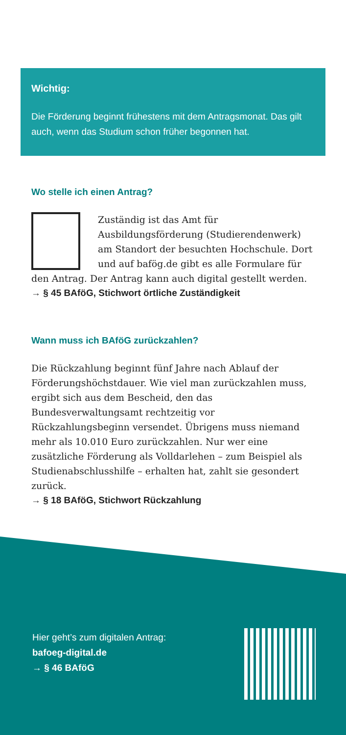Wichtig:
Die Förderung beginnt frühestens mit dem Antragsmonat. Das gilt auch, wenn das Studium schon früher begonnen hat.
Wo stelle ich einen Antrag?
Zuständig ist das Amt für Ausbildungsförderung (Studierendenwerk) am Standort der besuchten Hochschule. Dort und auf bafög.de gibt es alle Formulare für den Antrag. Der Antrag kann auch digital gestellt werden.
→ § 45 BAföG, Stichwort örtliche Zuständigkeit
Wann muss ich BAföG zurückzahlen?
Die Rückzahlung beginnt fünf Jahre nach Ablauf der Förderungshöchstdauer. Wie viel man zurückzahlen muss, ergibt sich aus dem Bescheid, den das Bundesverwaltungsamt rechtzeitig vor Rückzahlungsbeginn versendet. Übrigens muss niemand mehr als 10.010 Euro zurückzahlen. Nur wer eine zusätzliche Förderung als Volldarlehen – zum Beispiel als Studienabschlusshilfe – erhalten hat, zahlt sie gesondert zurück.
→ § 18 BAföG, Stichwort Rückzahlung
Hier geht’s zum digitalen Antrag:
bafoeg-digital.de
→ § 46 BAföG